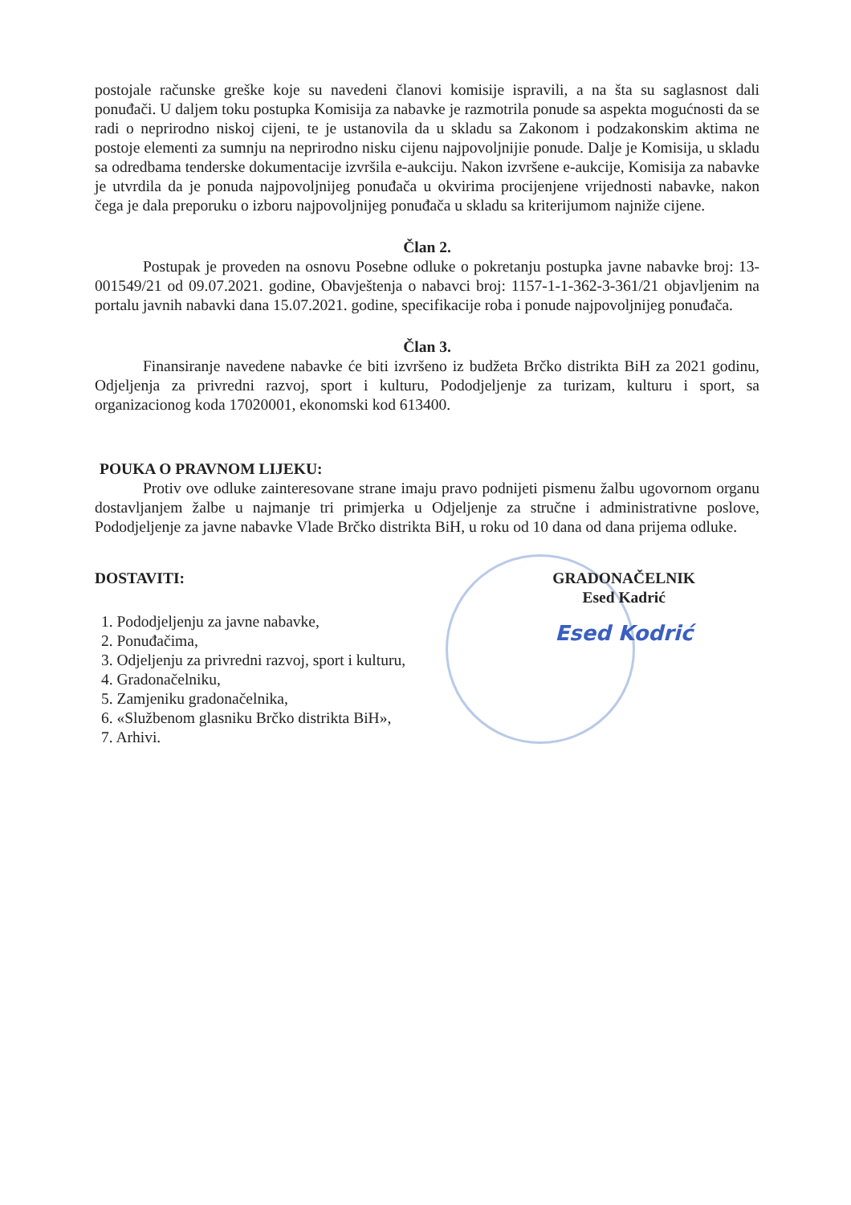postojale računske greške koje su navedeni članovi komisije ispravili, a na šta su saglasnost dali ponuđači. U daljem toku postupka Komisija za nabavke je razmotrila ponude sa aspekta mogućnosti da se radi o neprirodno niskoj cijeni, te je ustanovila da u skladu sa Zakonom i podzakonskim aktima ne postoje elementi za sumnju na neprirodno nisku cijenu najpovoljnijie ponude. Dalje je Komisija, u skladu sa odredbama tenderske dokumentacije izvršila e-aukciju. Nakon izvršene e-aukcije, Komisija za nabavke je utvrdila da je ponuda najpovoljnijeg ponuđača u okvirima procijenjene vrijednosti nabavke, nakon čega je dala preporuku o izboru najpovoljnijeg ponuđača u skladu sa kriterijumom najniže cijene.
Član 2.
Postupak je proveden na osnovu Posebne odluke o pokretanju postupka javne nabavke broj: 13-001549/21 od 09.07.2021. godine, Obavještenja o nabavci broj: 1157-1-1-362-3-361/21 objavljenim na portalu javnih nabavki dana 15.07.2021. godine, specifikacije roba i ponude najpovoljnijeg ponuđača.
Član 3.
Finansiranje navedene nabavke će biti izvršeno iz budžeta Brčko distrikta BiH za 2021 godinu, Odjeljenja za privredni razvoj, sport i kulturu, Pododjeljenje za turizam, kulturu i sport, sa organizacionog koda 17020001, ekonomski kod 613400.
POUKA O PRAVNOM LIJEKU:
Protiv ove odluke zainteresovane strane imaju pravo podnijeti pismenu žalbu ugovornom organu dostavljanjem žalbe u najmanje tri primjerka u Odjeljenje za stručne i administrativne poslove, Pododjeljenje za javne nabavke Vlade Brčko distrikta BiH, u roku od 10 dana od dana prijema odluke.
DOSTAVITI:
1. Pododjeljenju za javne nabavke,
2. Ponuđačima,
3. Odjeljenju za privredni razvoj, sport i kulturu,
4. Gradonačelniku,
5. Zamjeniku gradonačelnika,
6. «Službenom glasniku Brčko distrikta BiH»,
7. Arhivi.
GRADONAČELNIK
Esed Kadrić
Esed Kodrić